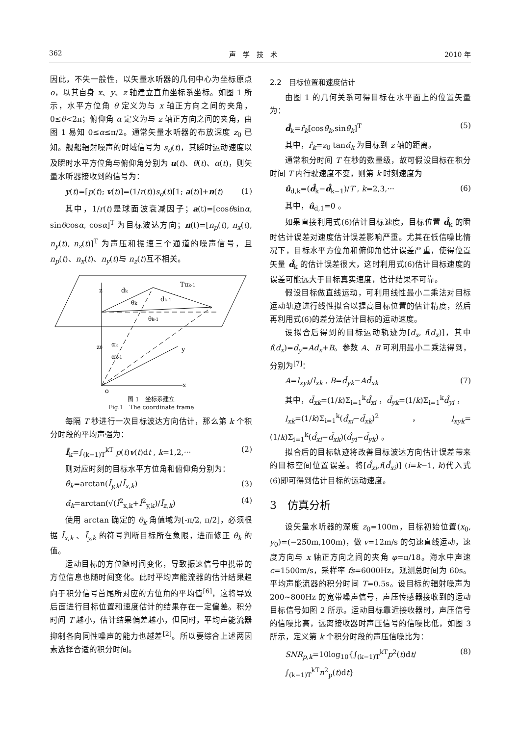362 声　学　技　术 2010 年
因此，不失一般性，以矢量水听器的几何中心为坐标原点 o，以其自身 x、y、z 轴建立直角坐标系坐标。如图 1 所示，水平方位角 θ 定义为与 x 轴正方向之间的夹角，0≤θ<2π；俯仰角 α 定义为与 z 轴正方向之间的夹角，由图 1 易知 0≤α≤π/2。通常矢量水听器的布放深度 z<sub>0</sub> 已知。舰船辐射噪声的时域信号为 s<sub>d</sub>(t)，其瞬时运动速度以及瞬时水平方位角与俯仰角分别为 u(t)、θ(t)、α(t)，则矢量水听器接收到的信号为：
y(t)=[p(t); v(t)]=(1/r(t))s<sub>d</sub>(t)[1; a(t)]+n(t) (1)
其中，1/r(t)是球面波衰减因子；a(t)=[cosθsinα, sinθcosα, cosα]<sup>T</sup> 为目标波达方向；n(t)=[n<sub>p</sub>(t), n<sub>x</sub>(t), n<sub>y</sub>(t), n<sub>z</sub>(t)]<sup>T</sup> 为声压和振速三个通道的噪声信号，且 n<sub>p</sub>(t)、n<sub>x</sub>(t)、n<sub>y</sub>(t)与 n<sub>z</sub>(t)互不相关。
z
dk
dk-1
Tuk-1
θk
θk-1
z0
αk
αk-1
y
x
o
图 1　坐标系建立
Fig.1　The coordinate frame
每隔 T 秒进行一次目标波达方向估计，那么第 k 个积分时段的平均声强为：
Ī<sub>k</sub>=∫<sub>(k−1)T</sub><sup>kT</sup> p(t)v(t)dt , k=1,2,··· (2)
则对应时刻的目标水平方位角和俯仰角分别为：
θ̂<sub>k</sub>=arctan(Ī<sub>y,k</sub>/Ī<sub>x,k</sub>) (3)
α̂<sub>k</sub>=arctan(√(Ī<sup>2</sup><sub>x,k</sub>+Ī<sup>2</sup><sub>y,k</sub>)/Ī<sub>z,k</sub>) (4)
使用 arctan 确定的 θ<sub>k</sub> 角值域为[-π/2, π/2]，必须根据 Ī<sub>x,k</sub> 、Ī<sub>y,k</sub> 的符号判断目标所在象限，进而修正 θ<sub>k</sub> 的值。
运动目标的方位随时间变化，导致振速信号中携带的方位信息也随时间变化。此时平均声能流器的估计结果趋向于积分信号首尾所对应的方位角的平均值<sup>[6]</sup>，这将导致后面进行目标位置和速度估计的结果存在一定偏差。积分时间 T 越小，估计结果偏差越小，但同时，平均声能流器抑制各向同性噪声的能力也越差<sup>[2]</sup>。所以要综合上述两因素选择合适的积分时间。
2.2　目标位置和速度估计
由图 1 的几何关系可得目标在水平面上的位置矢量为：
d̂<sub>k</sub>=r̂<sub>k</sub>[cosθ̂<sub>k</sub>,sinθ̂<sub>k</sub>]<sup>T</sup> (5)
其中，r̂<sub>k</sub>=z<sub>0</sub> tanα̂<sub>k</sub> 为目标到 z 轴的距离。
通常积分时间 T 在秒的数量级，故可假设目标在积分时间 T 内行驶速度不变，则第 k 时刻速度为
û<sub>d,k</sub>=(d̂<sub>k</sub>−d̂<sub>k−1</sub>)/T , k=2,3,··· (6)
其中，û<sub>d,1</sub>=0 。
如果直接利用式(6)估计目标速度，目标位置 d̂<sub>k</sub> 的瞬时估计误差对速度估计误差影响严重。尤其在低信噪比情况下，目标水平方位角和俯仰角估计误差严重，使得位置矢量 d̂<sub>k</sub> 的估计误差很大，这时利用式(6)估计目标速度的误差可能远大于目标真实速度，估计结果不可靠。
假设目标做直线运动，可利用线性最小二乘法对目标运动轨迹进行线性拟合以提高目标位置的估计精度，然后再利用式(6)的差分法估计目标的运动速度。
设拟合后得到的目标运动轨迹为[d<sub>x</sub>, f(d<sub>x</sub>)]，其中 f(d<sub>x</sub>)=d<sub>y</sub>=Ad<sub>x</sub>+B。参数 A、B 可利用最小二乘法得到，分别为<sup>[7]</sup>：
A=l<sub>xyk</sub>/l<sub>xk</sub> , B=d̄<sub>yk</sub>−Ad̄<sub>xk</sub> (7)
其中，d̄<sub>xk</sub>=(1/k)Σ<sub>i=1</sub><sup>k</sup>d̂<sub>xi</sub> ，d̄<sub>yk</sub>=(1/k)Σ<sub>i=1</sub><sup>k</sup>d̂<sub>yi</sub> ，
l<sub>xk</sub>=(1/k)Σ<sub>i=1</sub><sup>k</sup>(d̂<sub>xi</sub>−d̄<sub>xk</sub>)<sup>2</sup> ，l<sub>xyk</sub>=(1/k)Σ<sub>i=1</sub><sup>k</sup>(d̂<sub>xi</sub>−d̄<sub>xk</sub>)(d̂<sub>yi</sub>−d̄<sub>yk</sub>) 。
拟合后的目标轨迹将改善目标波达方向估计误差带来的目标空间位置误差。将[d̂<sub>xi</sub>,f(d̂<sub>xi</sub>)] (i=k−1, k)代入式(6)即可得到估计目标的运动速度。
3　仿真分析
设矢量水听器的深度 z<sub>0</sub>=100m，目标初始位置(x<sub>0</sub>, y<sub>0</sub>)=(−250m,100m)，做 v=12m/s 的匀速直线运动，速度方向与 x 轴正方向之间的夹角 φ=π/18。海水中声速 c=1500m/s，采样率 fs=6000Hz，观测总时间为 60s。平均声能流器的积分时间 T=0.5s。设目标的辐射噪声为 200~800Hz 的宽带噪声信号，声压传感器接收到的运动目标信号如图 2 所示。运动目标靠近接收器时，声压信号的信噪比高，远离接收器时声压信号的信噪比低，如图 3 所示，定义第 k 个积分时段的声压信噪比为：
SNR<sub>p,k</sub>=10log<sub>10</sub>{∫<sub>(k−1)T</sub><sup>kT</sup>p<sup>2</sup>(t)dt/∫<sub>(k−1)T</sub><sup>kT</sup>n<sup>2</sup><sub>p</sub>(t)dt} (8)